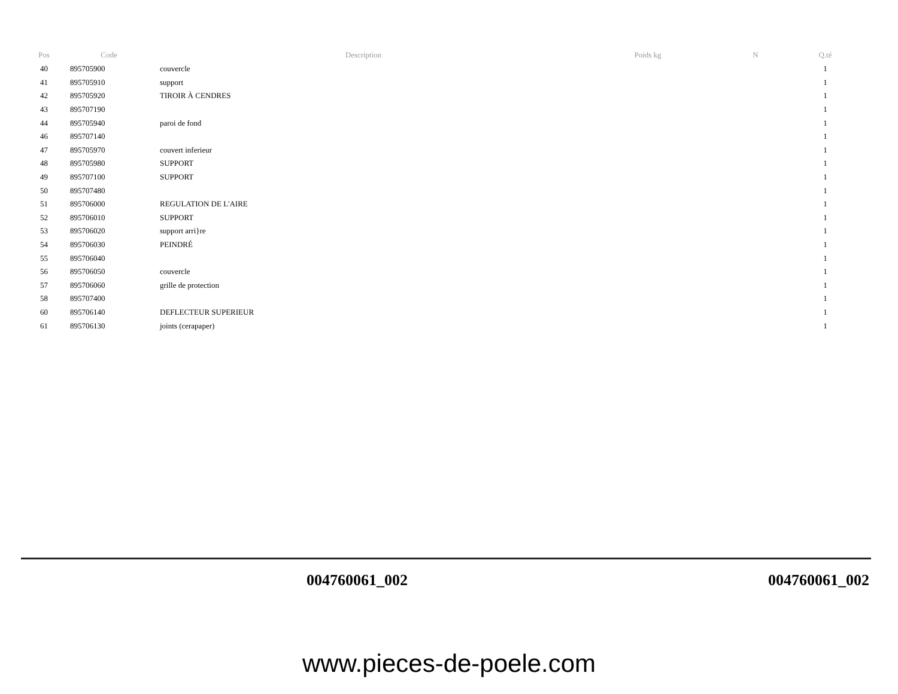| Pos | Code | Description | Poids kg | N | Q.té |
| --- | --- | --- | --- | --- | --- |
| 40 | 895705900 | couvercle | | | 1 |
| 41 | 895705910 | support | | | 1 |
| 42 | 895705920 | TIROIR À CENDRES | | | 1 |
| 43 | 895707190 | | | | 1 |
| 44 | 895705940 | paroi de fond | | | 1 |
| 46 | 895707140 | | | | 1 |
| 47 | 895705970 | couvert inferieur | | | 1 |
| 48 | 895705980 | SUPPORT | | | 1 |
| 49 | 895707100 | SUPPORT | | | 1 |
| 50 | 895707480 | | | | 1 |
| 51 | 895706000 | REGULATION DE L'AIRE | | | 1 |
| 52 | 895706010 | SUPPORT | | | 1 |
| 53 | 895706020 | support arri}re | | | 1 |
| 54 | 895706030 | PEINDRÉ | | | 1 |
| 55 | 895706040 | | | | 1 |
| 56 | 895706050 | couvercle | | | 1 |
| 57 | 895706060 | grille de protection | | | 1 |
| 58 | 895707400 | | | | 1 |
| 60 | 895706140 | DEFLECTEUR SUPERIEUR | | | 1 |
| 61 | 895706130 | joints (cerapaper) | | | 1 |
004760061_002 004760061_002
www.pieces-de-poele.com